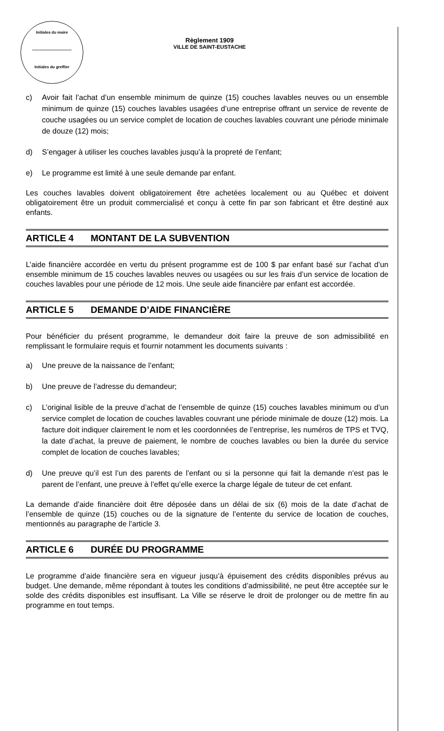Initiales du maire
---------------------------
Initiales du greffier
Règlement 1909
VILLE DE SAINT-EUSTACHE
c) Avoir fait l’achat d’un ensemble minimum de quinze (15) couches lavables neuves ou un ensemble minimum de quinze (15) couches lavables usagées d’une entreprise offrant un service de revente de couche usagées ou un service complet de location de couches lavables couvrant une période minimale de douze (12) mois;
d) S’engager à utiliser les couches lavables jusqu’à la propreté de l’enfant;
e) Le programme est limité à une seule demande par enfant.
Les couches lavables doivent obligatoirement être achetées localement ou au Québec et doivent obligatoirement être un produit commercialisé et conçu à cette fin par son fabricant et être destiné aux enfants.
ARTICLE 4 MONTANT DE LA SUBVENTION
L’aide financière accordée en vertu du présent programme est de 100 $ par enfant basé sur l’achat d’un ensemble minimum de 15 couches lavables neuves ou usagées ou sur les frais d’un service de location de couches lavables pour une période de 12 mois. Une seule aide financière par enfant est accordée.
ARTICLE 5 DEMANDE D’AIDE FINANCIÈRE
Pour bénéficier du présent programme, le demandeur doit faire la preuve de son admissibilité en remplissant le formulaire requis et fournir notamment les documents suivants :
a) Une preuve de la naissance de l’enfant;
b) Une preuve de l’adresse du demandeur;
c) L’original lisible de la preuve d’achat de l’ensemble de quinze (15) couches lavables minimum ou d’un service complet de location de couches lavables couvrant une période minimale de douze (12) mois. La facture doit indiquer clairement le nom et les coordonnées de l’entreprise, les numéros de TPS et TVQ, la date d’achat, la preuve de paiement, le nombre de couches lavables ou bien la durée du service complet de location de couches lavables;
d) Une preuve qu’il est l’un des parents de l’enfant ou si la personne qui fait la demande n’est pas le parent de l’enfant, une preuve à l’effet qu’elle exerce la charge légale de tuteur de cet enfant.
La demande d’aide financière doit être déposée dans un délai de six (6) mois de la date d’achat de l’ensemble de quinze (15) couches ou de la signature de l’entente du service de location de couches, mentionnés au paragraphe de l’article 3.
ARTICLE 6 DURÉE DU PROGRAMME
Le programme d’aide financière sera en vigueur jusqu’à épuisement des crédits disponibles prévus au budget. Une demande, même répondant à toutes les conditions d’admissibilité, ne peut être acceptée sur le solde des crédits disponibles est insuffisant. La Ville se réserve le droit de prolonger ou de mettre fin au programme en tout temps.